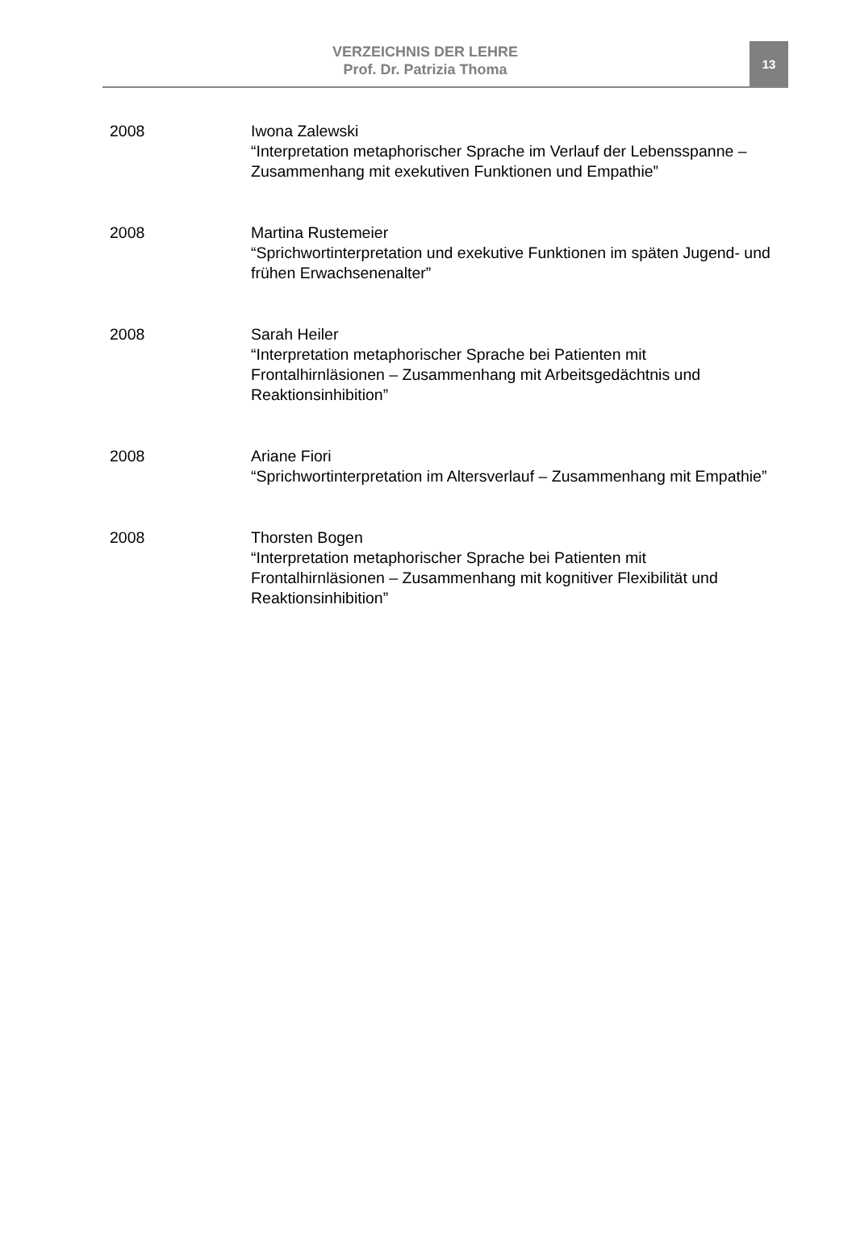VERZEICHNIS DER LEHRE
Prof. Dr. Patrizia Thoma
13
2008 Iwona Zalewski
“Interpretation metaphorischer Sprache im Verlauf der Lebensspanne – Zusammenhang mit exekutiven Funktionen und Empathie”
2008 Martina Rustemeier
“Sprichwortinterpretation und exekutive Funktionen im späten Jugend- und frühen Erwachsenenalter”
2008 Sarah Heiler
“Interpretation metaphorischer Sprache bei Patienten mit Frontalhirnläsionen – Zusammenhang mit Arbeitsgedächtnis und Reaktionsinhibition”
2008 Ariane Fiori
“Sprichwortinterpretation im Altersverlauf – Zusammenhang mit Empathie”
2008 Thorsten Bogen
“Interpretation metaphorischer Sprache bei Patienten mit Frontalhirnläsionen – Zusammenhang mit kognitiver Flexibilität und Reaktionsinhibition”